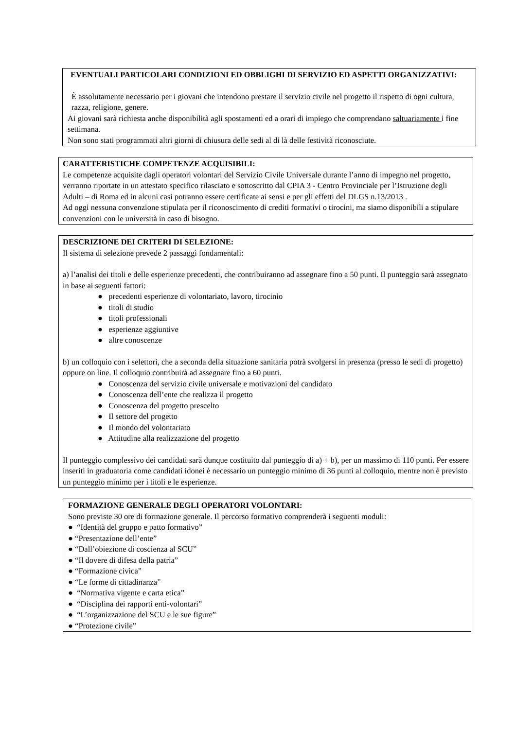EVENTUALI PARTICOLARI CONDIZIONI ED OBBLIGHI DI SERVIZIO ED ASPETTI ORGANIZZATIVI:
È assolutamente necessario per i giovani che intendono prestare il servizio civile nel progetto il rispetto di ogni cultura, razza, religione, genere.
Ai giovani sarà richiesta anche disponibilità agli spostamenti ed a orari di impiego che comprendano saltuariamente i fine settimana.
Non sono stati programmati altri giorni di chiusura delle sedi al di là delle festività riconosciute.
CARATTERISTICHE COMPETENZE ACQUISIBILI:
Le competenze acquisite dagli operatori volontari del Servizio Civile Universale durante l’anno di impegno nel progetto, verranno riportate in un attestato specifico rilasciato e sottoscritto dal CPIA 3 - Centro Provinciale per l’Istruzione degli Adulti – di Roma ed in alcuni casi potranno essere certificate ai sensi e per gli effetti del DLGS n.13/2013 .
Ad oggi nessuna convenzione stipulata per il riconoscimento di crediti formativi o tirocini, ma siamo disponibili a stipulare convenzioni con le università in caso di bisogno.
DESCRIZIONE DEI CRITERI DI SELEZIONE:
Il sistema di selezione prevede 2 passaggi fondamentali:
a) l’analisi dei titoli e delle esperienze precedenti, che contribuiranno ad assegnare fino a 50 punti. Il punteggio sarà assegnato in base ai seguenti fattori:
● precedenti esperienze di volontariato, lavoro, tirocinio
● titoli di studio
● titoli professionali
● esperienze aggiuntive
● altre conoscenze
b) un colloquio con i selettori, che a seconda della situazione sanitaria potrà svolgersi in presenza (presso le sedi di progetto) oppure on line. Il colloquio contribuirà ad assegnare fino a 60 punti.
● Conoscenza del servizio civile universale e motivazioni del candidato
● Conoscenza dell’ente che realizza il progetto
● Conoscenza del progetto prescelto
● Il settore del progetto
● Il mondo del volontariato
● Attitudine alla realizzazione del progetto
Il punteggio complessivo dei candidati sarà dunque costituito dal punteggio di a) + b), per un massimo di 110 punti. Per essere inseriti in graduatoria come candidati idonei è necessario un punteggio minimo di 36 punti al colloquio, mentre non è previsto un punteggio minimo per i titoli e le esperienze.
FORMAZIONE GENERALE DEGLI OPERATORI VOLONTARI:
Sono previste 30 ore di formazione generale. Il percorso formativo comprenderà i seguenti moduli:
● “Identità del gruppo e patto formativo”
● “Presentazione dell’ente”
● “Dall’obiezione di coscienza al SCU”
● “Il dovere di difesa della patria”
● “Formazione civica”
● “Le forme di cittadinanza”
● “Normativa vigente e carta etica”
● “Disciplina dei rapporti enti-volontari”
● “L’organizzazione del SCU e le sue figure”
● “Protezione civile”